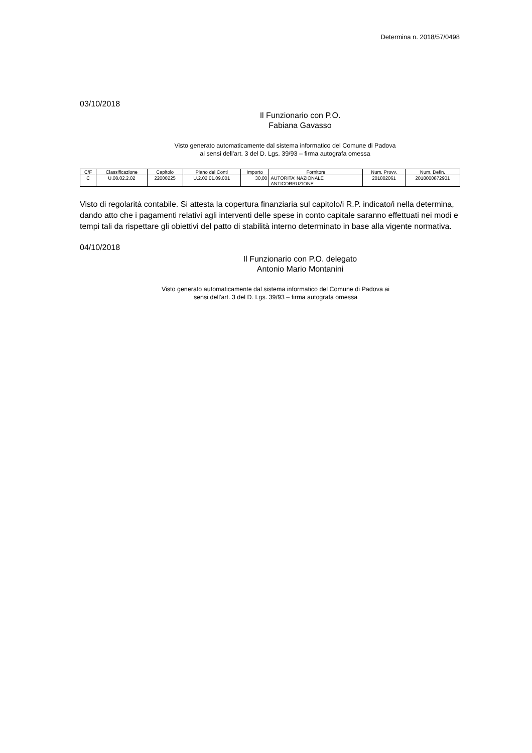Determina n. 2018/57/0498
03/10/2018
Il Funzionario con P.O.
Fabiana Gavasso
Visto generato automaticamente dal sistema informatico del Comune di Padova
ai sensi dell'art. 3 del D. Lgs. 39/93 – firma autografa omessa
| C/F | Classificazione | Capitolo | Piano dei Conti | Importo | Fornitore | Num. Provv. | Num. Defin. |
| --- | --- | --- | --- | --- | --- | --- | --- |
| C | U.08.02.2.02 | 22000225 | U.2.02.01.09.001 | 30,00 | AUTORITA' NAZIONALE ANTICORRUZIONE | 201802061 | 2018000872901 |
Visto di regolarità contabile. Si attesta la copertura finanziaria sul capitolo/i R.P. indicato/i nella determina, dando atto che i pagamenti relativi agli interventi delle spese in conto capitale saranno effettuati nei modi e tempi tali da rispettare gli obiettivi del patto di stabilità interno determinato in base alla vigente normativa.
04/10/2018
Il Funzionario con P.O. delegato
Antonio Mario Montanini
Visto generato automaticamente dal sistema informatico del Comune di Padova ai sensi dell'art. 3 del D. Lgs. 39/93 – firma autografa omessa